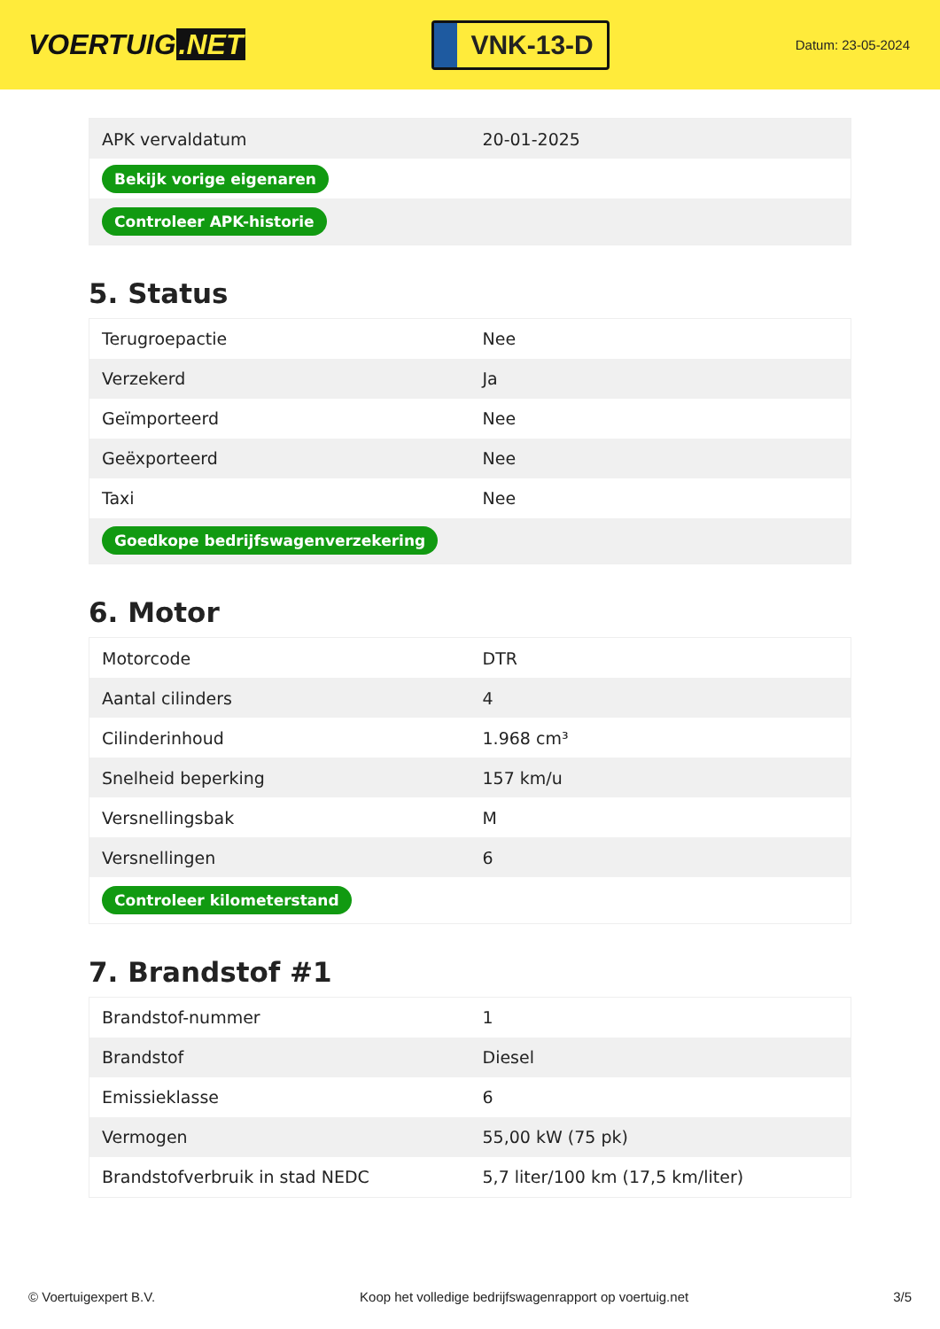VOERTUIG.NET
VNK-13-D
Datum: 23-05-2024
| APK vervaldatum | 20-01-2025 |
| Bekijk vorige eigenaren | |
| Controleer APK-historie | |
5. Status
| Terugroepactie | Nee |
| Verzekerd | Ja |
| Geïmporteerd | Nee |
| Geëxporteerd | Nee |
| Taxi | Nee |
| Goedkope bedrijfswagenverzekering | |
6. Motor
| Motorcode | DTR |
| Aantal cilinders | 4 |
| Cilinderinhoud | 1.968 cm³ |
| Snelheid beperking | 157 km/u |
| Versnellingsbak | M |
| Versnellingen | 6 |
| Controleer kilometerstand | |
7. Brandstof #1
| Brandstof-nummer | 1 |
| Brandstof | Diesel |
| Emissieklasse | 6 |
| Vermogen | 55,00 kW (75 pk) |
| Brandstofverbruik in stad NEDC | 5,7 liter/100 km (17,5 km/liter) |
© Voertuigexpert B.V. Koop het volledige bedrijfswagenrapport op voertuig.net 3/5